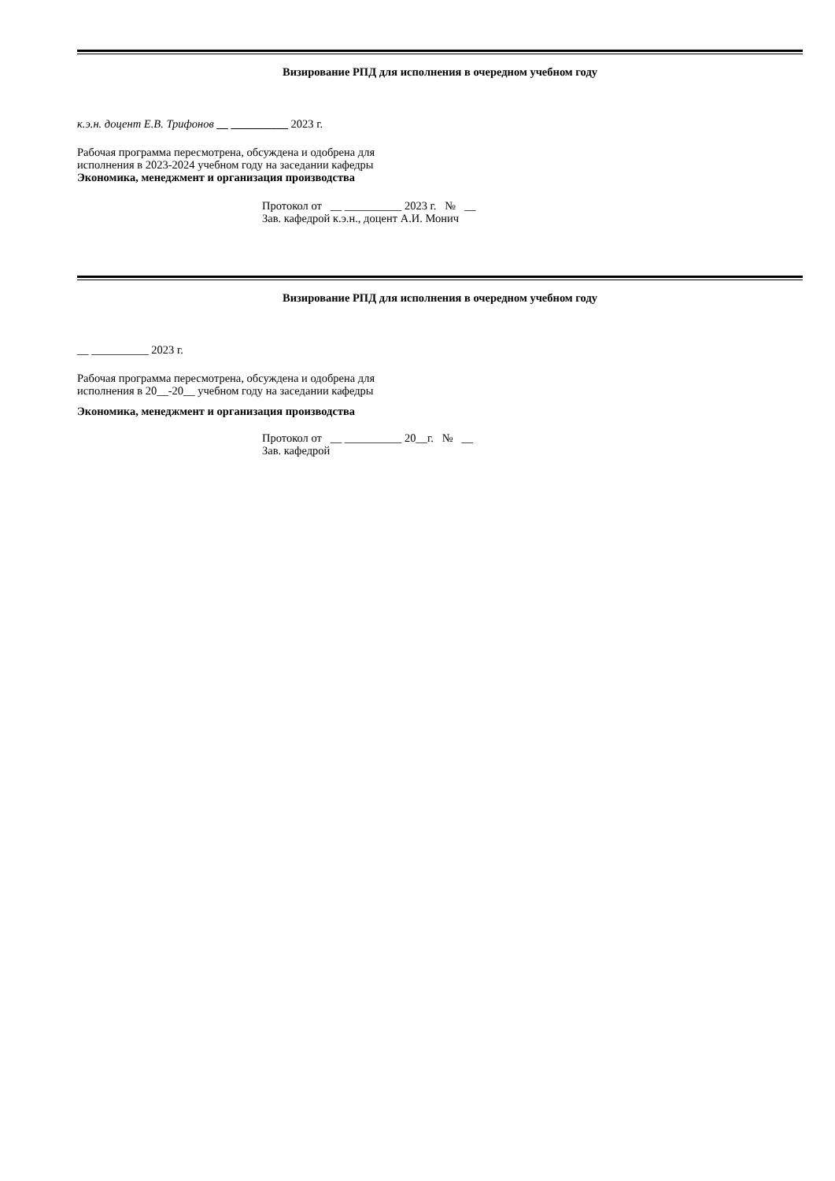Визирование РПД для исполнения в очередном учебном году
к.э.н. доцент Е.В. Трифонов __ __________ 2023 г.
Рабочая программа пересмотрена, обсуждена и одобрена для
исполнения в 2023-2024 учебном году на заседании кафедры
Экономика, менеджмент и организация производства
Протокол от __ __________ 2023 г. № __
Зав. кафедрой к.э.н., доцент А.И. Монич
Визирование РПД для исполнения в очередном учебном году
__ __________ 2023 г.
Рабочая программа пересмотрена, обсуждена и одобрена для
исполнения в 20__-20__ учебном году на заседании кафедры
Экономика, менеджмент и организация производства
Протокол от __ __________ 20__г. № __
Зав. кафедрой